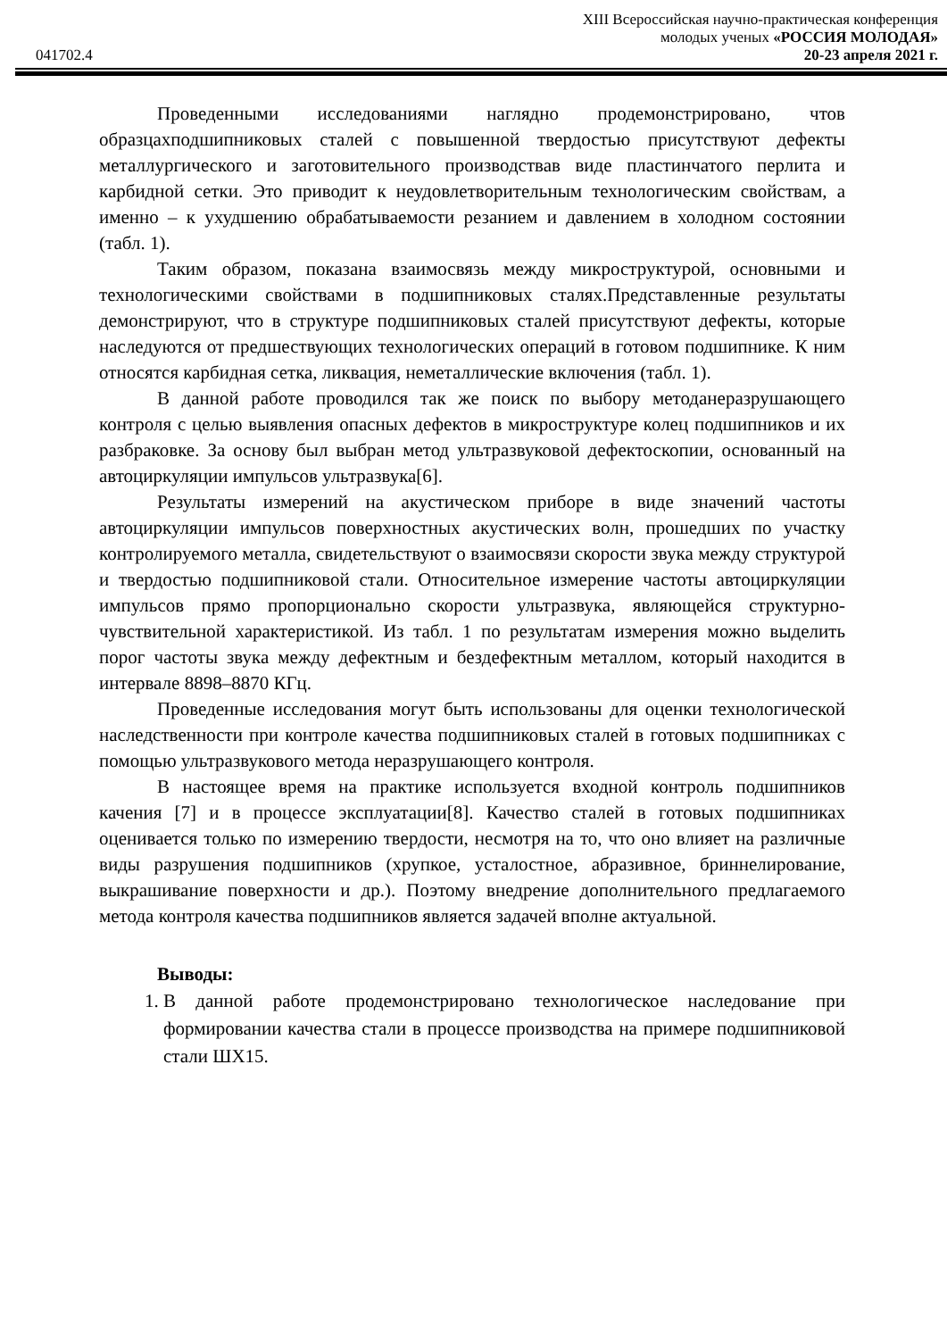XIII Всероссийская научно-практическая конференция
молодых ученых «РОССИЯ МОЛОДАЯ»
041702.4 20-23 апреля 2021 г.
Проведенными исследованиями наглядно продемонстрировано, чтов образцахподшипниковых сталей с повышенной твердостью присутствуют дефекты металлургического и заготовительного производствав виде пластинчатого перлита и карбидной сетки. Это приводит к неудовлетворительным технологическим свойствам, а именно – к ухудшению обрабатываемости резанием и давлением в холодном состоянии (табл. 1).
Таким образом, показана взаимосвязь между микроструктурой, основными и технологическими свойствами в подшипниковых сталях.Представленные результаты демонстрируют, что в структуре подшипниковых сталей присутствуют дефекты, которые наследуются от предшествующих технологических операций в готовом подшипнике. К ним относятся карбидная сетка, ликвация, неметаллические включения (табл. 1).
В данной работе проводился так же поиск по выбору методанеразрушающего контроля с целью выявления опасных дефектов в микроструктуре колец подшипников и их разбраковке. За основу был выбран метод ультразвуковой дефектоскопии, основанный на автоциркуляции импульсов ультразвука[6].
Результаты измерений на акустическом приборе в виде значений частоты автоциркуляции импульсов поверхностных акустических волн, прошедших по участку контролируемого металла, свидетельствуют о взаимосвязи скорости звука между структурой и твердостью подшипниковой стали. Относительное измерение частоты автоциркуляции импульсов прямо пропорционально скорости ультразвука, являющейся структурно-чувствительной характеристикой. Из табл. 1 по результатам измерения можно выделить порог частоты звука между дефектным и бездефектным металлом, который находится в интервале 8898–8870 КГц.
Проведенные исследования могут быть использованы для оценки технологической наследственности при контроле качества подшипниковых сталей в готовых подшипниках с помощью ультразвукового метода неразрушающего контроля.
В настоящее время на практике используется входной контроль подшипников качения [7] и в процессе эксплуатации[8]. Качество сталей в готовых подшипниках оценивается только по измерению твердости, несмотря на то, что оно влияет на различные виды разрушения подшипников (хрупкое, усталостное, абразивное, бриннелирование, выкрашивание поверхности и др.). Поэтому внедрение дополнительного предлагаемого метода контроля качества подшипников является задачей вполне актуальной.
Выводы:
1. В данной работе продемонстрировано технологическое наследование при формировании качества стали в процессе производства на примере подшипниковой стали ШХ15.